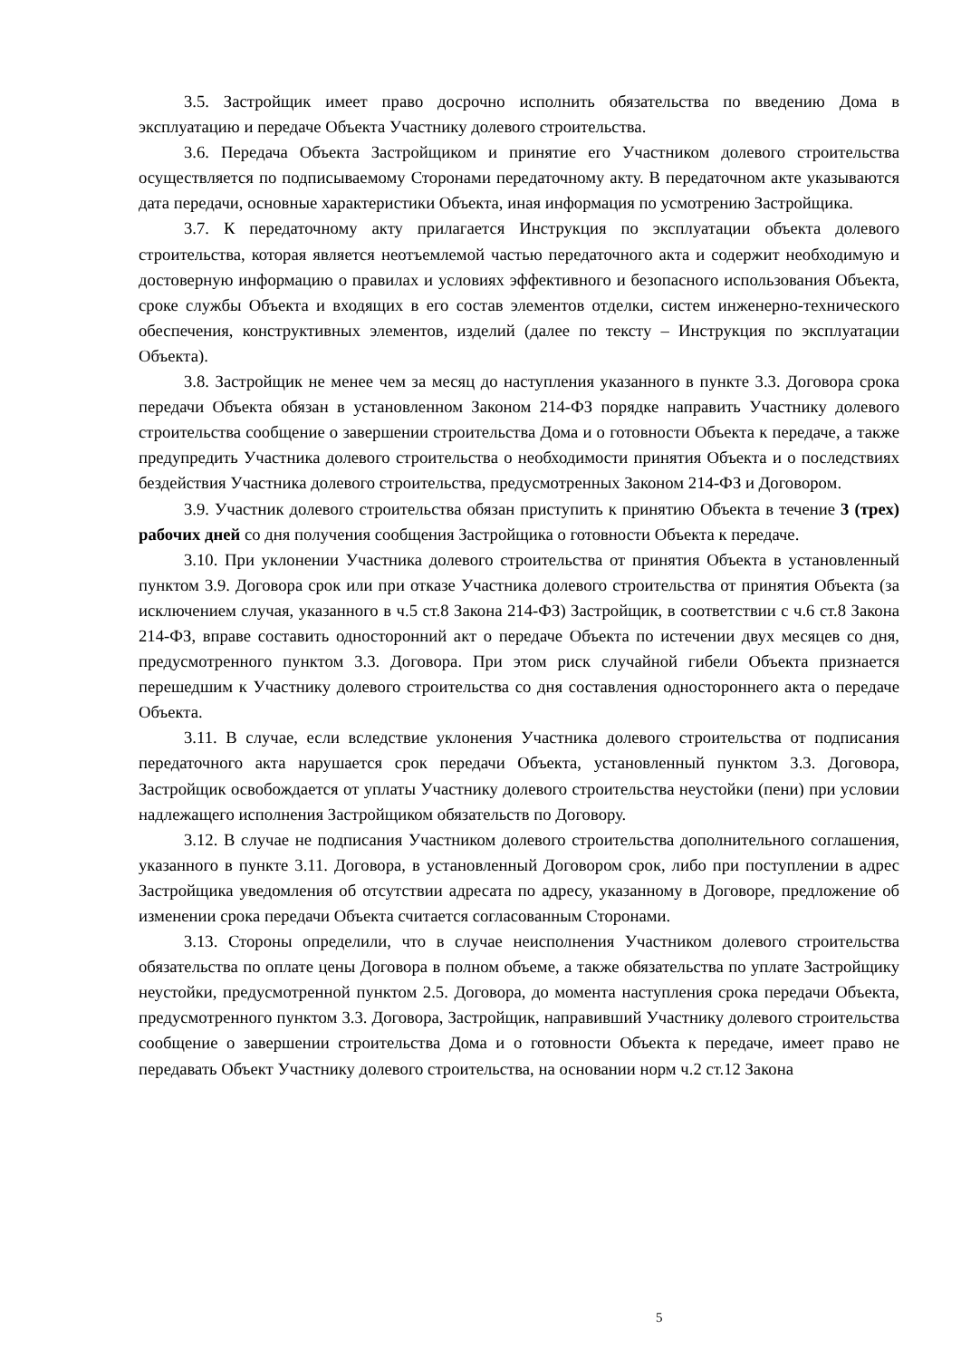3.5. Застройщик имеет право досрочно исполнить обязательства по введению Дома в эксплуатацию и передаче Объекта Участнику долевого строительства.
3.6. Передача Объекта Застройщиком и принятие его Участником долевого строительства осуществляется по подписываемому Сторонами передаточному акту. В передаточном акте указываются дата передачи, основные характеристики Объекта, иная информация по усмотрению Застройщика.
3.7. К передаточному акту прилагается Инструкция по эксплуатации объекта долевого строительства, которая является неотъемлемой частью передаточного акта и содержит необходимую и достоверную информацию о правилах и условиях эффективного и безопасного использования Объекта, сроке службы Объекта и входящих в его состав элементов отделки, систем инженерно-технического обеспечения, конструктивных элементов, изделий (далее по тексту – Инструкция по эксплуатации Объекта).
3.8. Застройщик не менее чем за месяц до наступления указанного в пункте 3.3. Договора срока передачи Объекта обязан в установленном Законом 214-ФЗ порядке направить Участнику долевого строительства сообщение о завершении строительства Дома и о готовности Объекта к передаче, а также предупредить Участника долевого строительства о необходимости принятия Объекта и о последствиях бездействия Участника долевого строительства, предусмотренных Законом 214-ФЗ и Договором.
3.9. Участник долевого строительства обязан приступить к принятию Объекта в течение 3 (трех) рабочих дней со дня получения сообщения Застройщика о готовности Объекта к передаче.
3.10. При уклонении Участника долевого строительства от принятия Объекта в установленный пунктом 3.9. Договора срок или при отказе Участника долевого строительства от принятия Объекта (за исключением случая, указанного в ч.5 ст.8 Закона 214-ФЗ) Застройщик, в соответствии с ч.6 ст.8 Закона 214-ФЗ, вправе составить односторонний акт о передаче Объекта по истечении двух месяцев со дня, предусмотренного пунктом 3.3. Договора. При этом риск случайной гибели Объекта признается перешедшим к Участнику долевого строительства со дня составления одностороннего акта о передаче Объекта.
3.11. В случае, если вследствие уклонения Участника долевого строительства от подписания передаточного акта нарушается срок передачи Объекта, установленный пунктом 3.3. Договора, Застройщик освобождается от уплаты Участнику долевого строительства неустойки (пени) при условии надлежащего исполнения Застройщиком обязательств по Договору.
3.12. В случае не подписания Участником долевого строительства дополнительного соглашения, указанного в пункте 3.11. Договора, в установленный Договором срок, либо при поступлении в адрес Застройщика уведомления об отсутствии адресата по адресу, указанному в Договоре, предложение об изменении срока передачи Объекта считается согласованным Сторонами.
3.13. Стороны определили, что в случае неисполнения Участником долевого строительства обязательства по оплате цены Договора в полном объеме, а также обязательства по уплате Застройщику неустойки, предусмотренной пунктом 2.5. Договора, до момента наступления срока передачи Объекта, предусмотренного пунктом 3.3. Договора, Застройщик, направивший Участнику долевого строительства сообщение о завершении строительства Дома и о готовности Объекта к передаче, имеет право не передавать Объект Участнику долевого строительства, на основании норм ч.2 ст.12 Закона
5